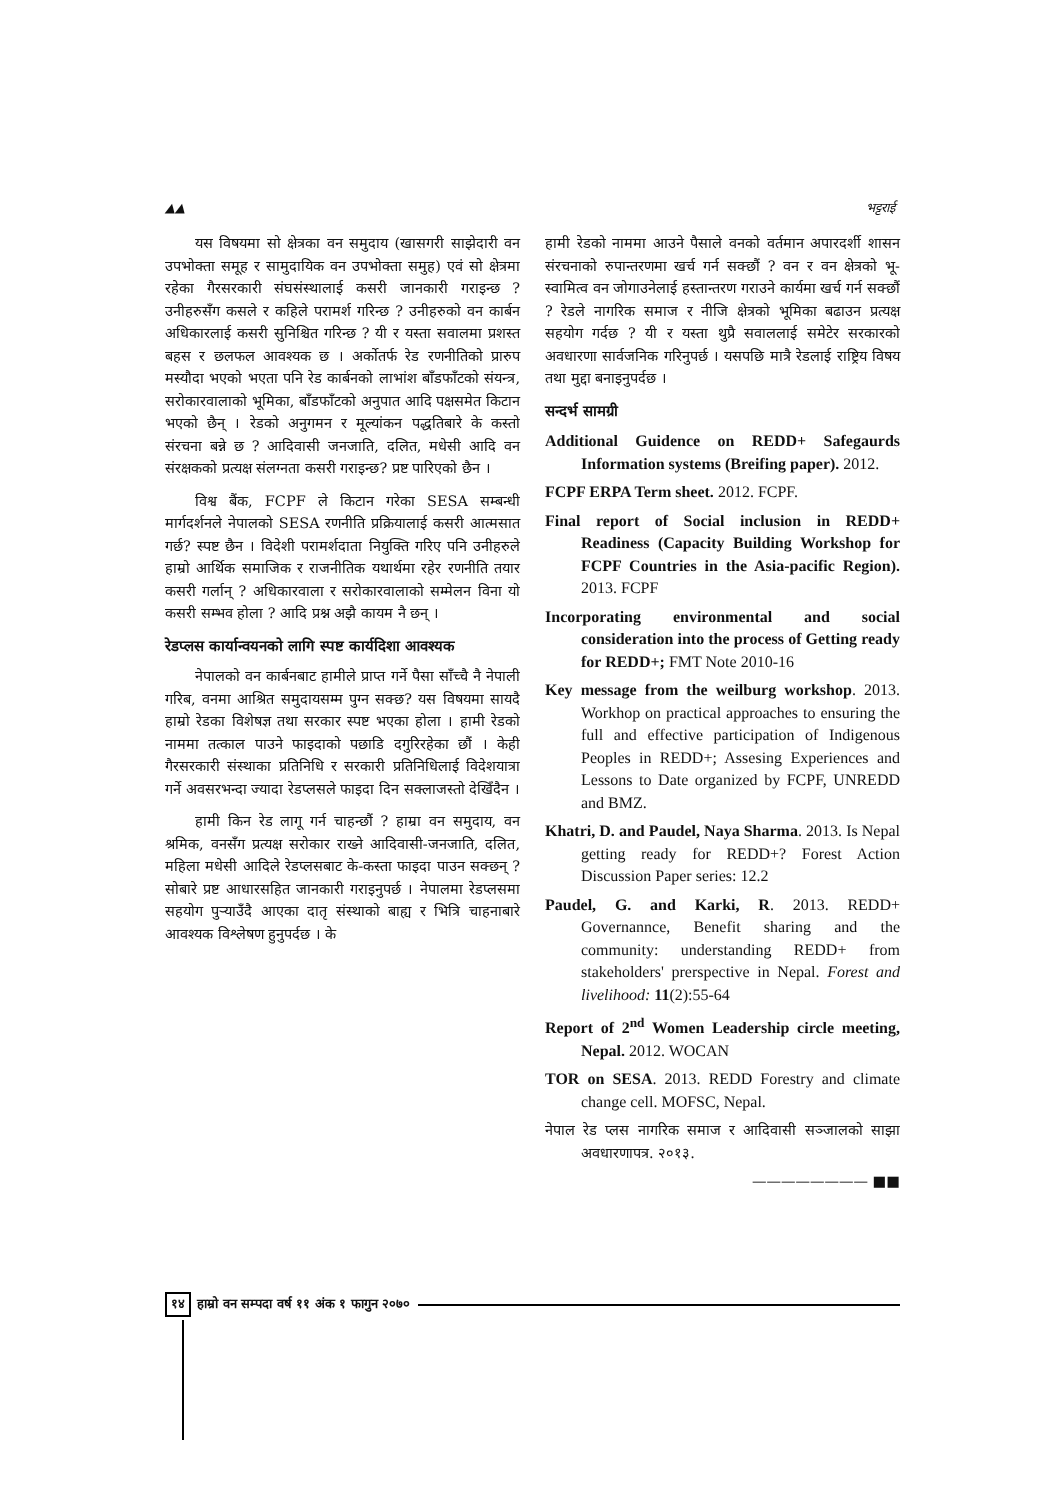▲▲ भट्टराई
यस विषयमा सो क्षेत्रका वन समुदाय (खासगरी साझेदारी वन उपभोक्ता समूह र सामुदायिक वन उपभोक्ता समुह) एवं सो क्षेत्रमा रहेका गैरसरकारी संघसंस्थालाई कसरी जानकारी गराइन्छ ? उनीहरुसँग कसले र कहिले परामर्श गरिन्छ ? उनीहरुको वन कार्बन अधिकारलाई कसरी सुनिश्चित गरिन्छ ? यी र यस्ता सवालमा प्रशस्त बहस र छलफल आवश्यक छ । अर्कोतर्फ रेड रणनीतिको प्रारुप मस्यौदा भएको भएता पनि रेड कार्बनको लाभांश बाँडफाँटको संयन्त्र, सरोकारवालाको भूमिका, बाँडफाँटको अनुपात आदि पक्षसमेत किटान भएको छैन् । रेडको अनुगमन र मूल्यांकन पद्धतिबारे के कस्तो संरचना बन्ने छ ? आदिवासी जनजाति, दलित, मधेसी आदि वन संरक्षकको प्रत्यक्ष संलग्नता कसरी गराइन्छ? प्रष्ट पारिएको छैन ।
विश्व बैंक, FCPF ले किटान गरेका SESA सम्बन्धी मार्गदर्शनले नेपालको SESA रणनीति प्रक्रियालाई कसरी आत्मसात गर्छ? स्पष्ट छैन । विदेशी परामर्शदाता नियुक्ति गरिए पनि उनीहरुले हाम्रो आर्थिक समाजिक र राजनीतिक यथार्थमा रहेर रणनीति तयार कसरी गर्लान् ? अधिकारवाला र सरोकारवालाको सम्मेलन विना यो कसरी सम्भव होला ? आदि प्रश्न अझै कायम नै छन् ।
रेडप्लस कार्यान्वयनको लागि स्पष्ट कार्यदिशा आवश्यक
नेपालको वन कार्बनबाट हामीले प्राप्त गर्ने पैसा साँच्चै नै नेपाली गरिब, वनमा आश्रित समुदायसम्म पुग्न सक्छ? यस विषयमा सायदै हाम्रो रेडका विशेषज्ञ तथा सरकार स्पष्ट भएका होला । हामी रेडको नाममा तत्काल पाउने फाइदाको पछाडि दगुरिरहेका छौं । केही गैरसरकारी संस्थाका प्रतिनिधि र सरकारी प्रतिनिधिलाई विदेशयात्रा गर्ने अवसरभन्दा ज्यादा रेडप्लसले फाइदा दिन सक्लाजस्तो देखिँदैन ।
हामी किन रेड लागू गर्न चाहन्छौं ? हाम्रा वन समुदाय, वन श्रमिक, वनसँग प्रत्यक्ष सरोकार राख्ने आदिवासी-जनजाति, दलित, महिला मधेसी आदिले रेडप्लसबाट के-कस्ता फाइदा पाउन सक्छन् ? सोबारे प्रष्ट आधारसहित जानकारी गराइनुपर्छ । नेपालमा रेडप्लसमा सहयोग पुऱ्याउँदै आएका दातृ संस्थाको बाह्य र भित्रि चाहनाबारे आवश्यक विश्लेषण हुनुपर्दछ । के
हामी रेडको नाममा आउने पैसाले वनको वर्तमान अपारदर्शी शासन संरचनाको रुपान्तरणमा खर्च गर्न सक्छौं ? वन र वन क्षेत्रको भू-स्वामित्व वन जोगाउनेलाई हस्तान्तरण गराउने कार्यमा खर्च गर्न सक्छौं ? रेडले नागरिक समाज र नीजि क्षेत्रको भूमिका बढाउन प्रत्यक्ष सहयोग गर्दछ ? यी र यस्ता थुप्रै सवाललाई समेटेर सरकारको अवधारणा सार्वजनिक गरिनुपर्छ । यसपछि मात्रै रेडलाई राष्ट्रिय विषय तथा मुद्दा बनाइनुपर्दछ ।
सन्दर्भ सामग्री
Additional Guidence on REDD+ Safegaurds Information systems (Breifing paper). 2012.
FCPF ERPA Term sheet. 2012. FCPF.
Final report of Social inclusion in REDD+ Readiness (Capacity Building Workshop for FCPF Countries in the Asia-pacific Region). 2013. FCPF
Incorporating environmental and social consideration into the process of Getting ready for REDD+; FMT Note 2010-16
Key message from the weilburg workshop. 2013. Workhop on practical approaches to ensuring the full and effective participation of Indigenous Peoples in REDD+; Assesing Experiences and Lessons to Date organized by FCPF, UNREDD and BMZ.
Khatri, D. and Paudel, Naya Sharma. 2013. Is Nepal getting ready for REDD+? Forest Action Discussion Paper series: 12.2
Paudel, G. and Karki, R. 2013. REDD+ Governannce, Benefit sharing and the community: understanding REDD+ from stakeholders' prerspective in Nepal. Forest and livelihood: 11(2):55-64
Report of 2<sup>nd</sup> Women Leadership circle meeting, Nepal. 2012. WOCAN
TOR on SESA. 2013. REDD Forestry and climate change cell. MOFSC, Nepal.
नेपाल रेड प्लस नागरिक समाज र आदिवासी सञ्जालको साझा अवधारणापत्र. २०१३.
———————— ■■
१४ हाम्रो वन सम्पदा वर्ष ११ अंक १ फागुन २०७०